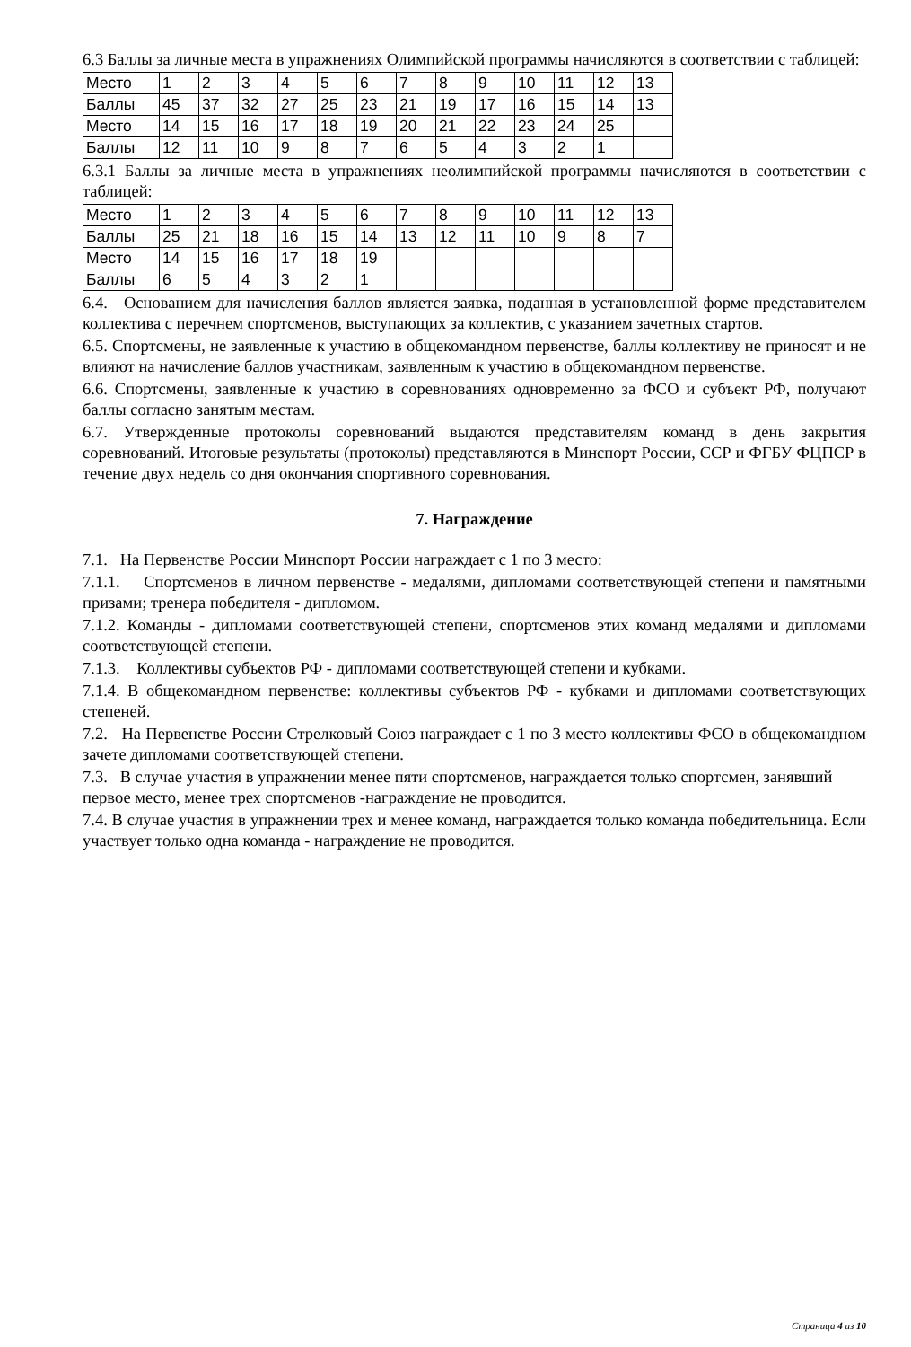6.3 Баллы за личные места в упражнениях Олимпийской программы начисляются в соответствии с таблицей:
| Место | 1 | 2 | 3 | 4 | 5 | 6 | 7 | 8 | 9 | 10 | 11 | 12 | 13 |
| Баллы | 45 | 37 | 32 | 27 | 25 | 23 | 21 | 19 | 17 | 16 | 15 | 14 | 13 |
| Место | 14 | 15 | 16 | 17 | 18 | 19 | 20 | 21 | 22 | 23 | 24 | 25 | |
| Баллы | 12 | 11 | 10 | 9 | 8 | 7 | 6 | 5 | 4 | 3 | 2 | 1 | |
6.3.1 Баллы за личные места в упражнениях неолимпийской программы начисляются в соответствии с таблицей:
| Место | 1 | 2 | 3 | 4 | 5 | 6 | 7 | 8 | 9 | 10 | 11 | 12 | 13 |
| Баллы | 25 | 21 | 18 | 16 | 15 | 14 | 13 | 12 | 11 | 10 | 9 | 8 | 7 |
| Место | 14 | 15 | 16 | 17 | 18 | 19 | | | | | | | |
| Баллы | 6 | 5 | 4 | 3 | 2 | 1 | | | | | | | |
6.4. Основанием для начисления баллов является заявка, поданная в установленной форме представителем коллектива с перечнем спортсменов, выступающих за коллектив, с указанием зачетных стартов.
6.5. Спортсмены, не заявленные к участию в общекомандном первенстве, баллы коллективу не приносят и не влияют на начисление баллов участникам, заявленным к участию в общекомандном первенстве.
6.6. Спортсмены, заявленные к участию в соревнованиях одновременно за ФСО и субъект РФ, получают баллы согласно занятым местам.
6.7. Утвержденные протоколы соревнований выдаются представителям команд в день закрытия соревнований. Итоговые результаты (протоколы) представляются в Минспорт России, ССР и ФГБУ ФЦПСР в течение двух недель со дня окончания спортивного соревнования.
7. Награждение
7.1. На Первенстве России Минспорт России награждает с 1 по 3 место:
7.1.1. Спортсменов в личном первенстве - медалями, дипломами соответствующей степени и памятными призами; тренера победителя - дипломом.
7.1.2. Команды - дипломами соответствующей степени, спортсменов этих команд медалями и дипломами соответствующей степени.
7.1.3. Коллективы субъектов РФ - дипломами соответствующей степени и кубками.
7.1.4. В общекомандном первенстве: коллективы субъектов РФ - кубками и дипломами соответствующих степеней.
7.2. На Первенстве России Стрелковый Союз награждает с 1 по 3 место коллективы ФСО в общекомандном зачете дипломами соответствующей степени.
7.3. В случае участия в упражнении менее пяти спортсменов, награждается только спортсмен, занявший первое место, менее трех спортсменов -награждение не проводится.
7.4. В случае участия в упражнении трех и менее команд, награждается только команда победительница. Если участвует только одна команда - награждение не проводится.
Страница 4 из 10